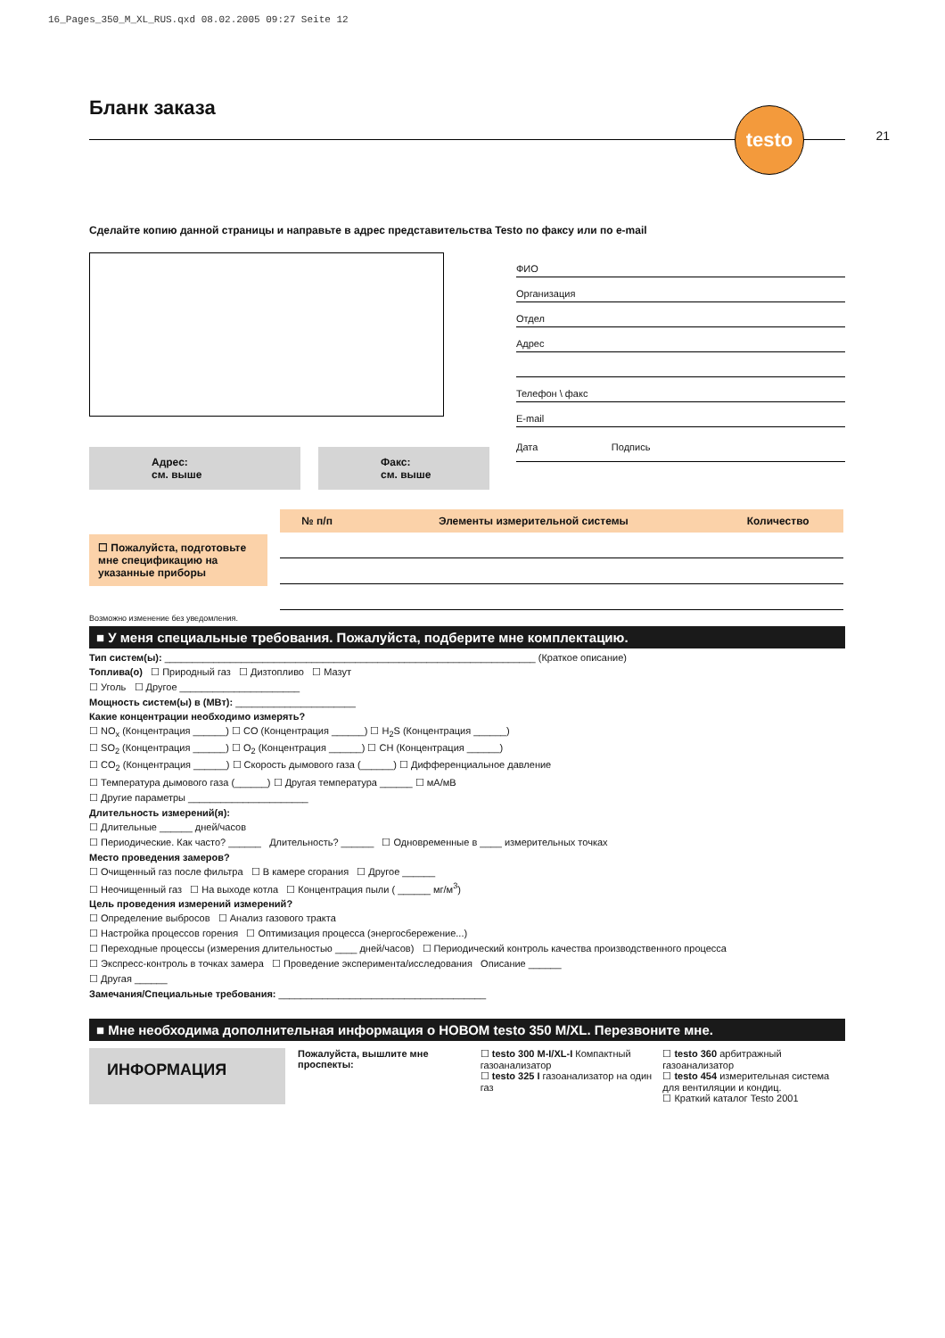16_Pages_350_M_XL_RUS.qxd 08.02.2005 09:27 Seite 12
Бланк заказа
testo
21
Сделайте копию данной страницы и направьте в адрес представительства Testo по факсу или по e-mail
Адрес:
см. выше
Факс:
см. выше
ФИО
Организация
Отдел
Адрес
Телефон \ факс
E-mail
Дата Подпись
☐ Пожалуйста, подготовьте мне спецификацию на указанные приборы
| № п/п | Элементы измерительной системы | Количество |
| --- | --- | --- |
Возможно изменение без уведомления.
■ У меня специальные требования. Пожалуйста, подберите мне комплектацию.
Тип систем(ы): ____________________________________________________________________ (Краткое описание)
Топлива(о) ☐ Природный газ ☐ Дизтопливо ☐ Мазут
☐ Уголь ☐ Другое ______________________
Мощность систем(ы) в (МВт): ______________________
Какие концентрации необходимо измерять?
☐ NO<sub>x</sub> (Концентрация ______) ☐ CO (Концентрация ______) ☐ H<sub>2</sub>S (Концентрация ______)
☐ SO<sub>2</sub> (Концентрация ______) ☐ O<sub>2</sub> (Концентрация ______) ☐ CH (Концентрация ______)
☐ CO<sub>2</sub> (Концентрация ______) ☐ Скорость дымового газа (______) ☐ Дифференциальное давление
☐ Температура дымового газа (______) ☐ Другая температура ______ ☐ мА/мВ
☐ Другие параметры ______________________
Длительность измерений(я):
☐ Длительные ______ дней/часов
☐ Периодические. Как часто? ______ Длительность? ______ ☐ Одновременные в ____ измерительных точках
Место проведения замеров?
☐ Очищенный газ после фильтра ☐ В камере сгорания ☐ Другое ______
☐ Неочищенный газ ☐ На выходе котла ☐ Концентрация пыли ( ______ мг/м<sup>3</sup>)
Цель проведения измерений измерений?
☐ Определение выбросов ☐ Анализ газового тракта
☐ Настройка процессов горения ☐ Оптимизация процесса (энергосбережение...)
☐ Переходные процессы (измерения длительностью ____ дней/часов) ☐ Периодический контроль качества производственного процесса
☐ Экспресс-контроль в точках замера ☐ Проведение эксперимента/исследования Описание ______
☐ Другая ______
Замечания/Специальные требования: ______________________________________
■ Мне необходима дополнительная информация о НОВОМ testo 350 M/XL. Перезвоните мне.
ИНФОРМАЦИЯ
Пожалуйста, вышлите мне проспекты:
☐ testo 300 M-I/XL-I Компактный газоанализатор
☐ testo 325 I газоанализатор на один газ
☐ testo 360 арбитражный газоанализатор
☐ testo 454 измерительная система для вентиляции и кондиц.
☐ Краткий каталог Testo 2001